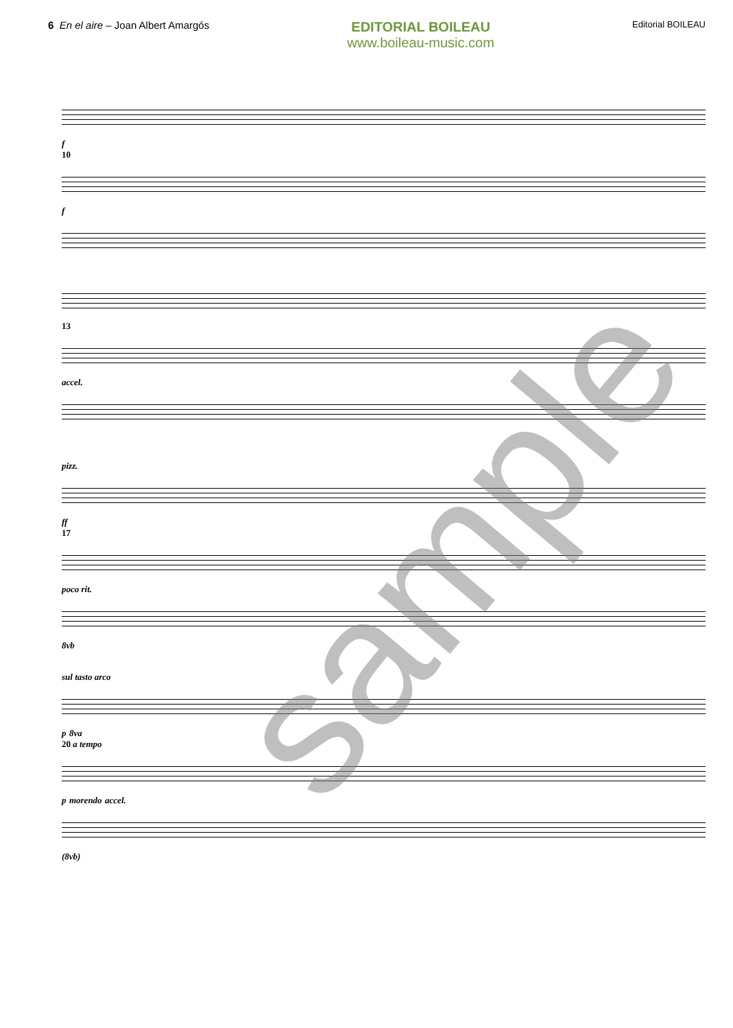6 En el aire – Joan Albert Amargós
EDITORIAL BOILEAU
www.boileau-music.com
Editorial BOILEAU
f
10
f
13
accel.
pizz.
ff
17
poco rit.
8vb
sul tasto arco
p 8va
20 a tempo
p morendo accel.
(8vb)
sample